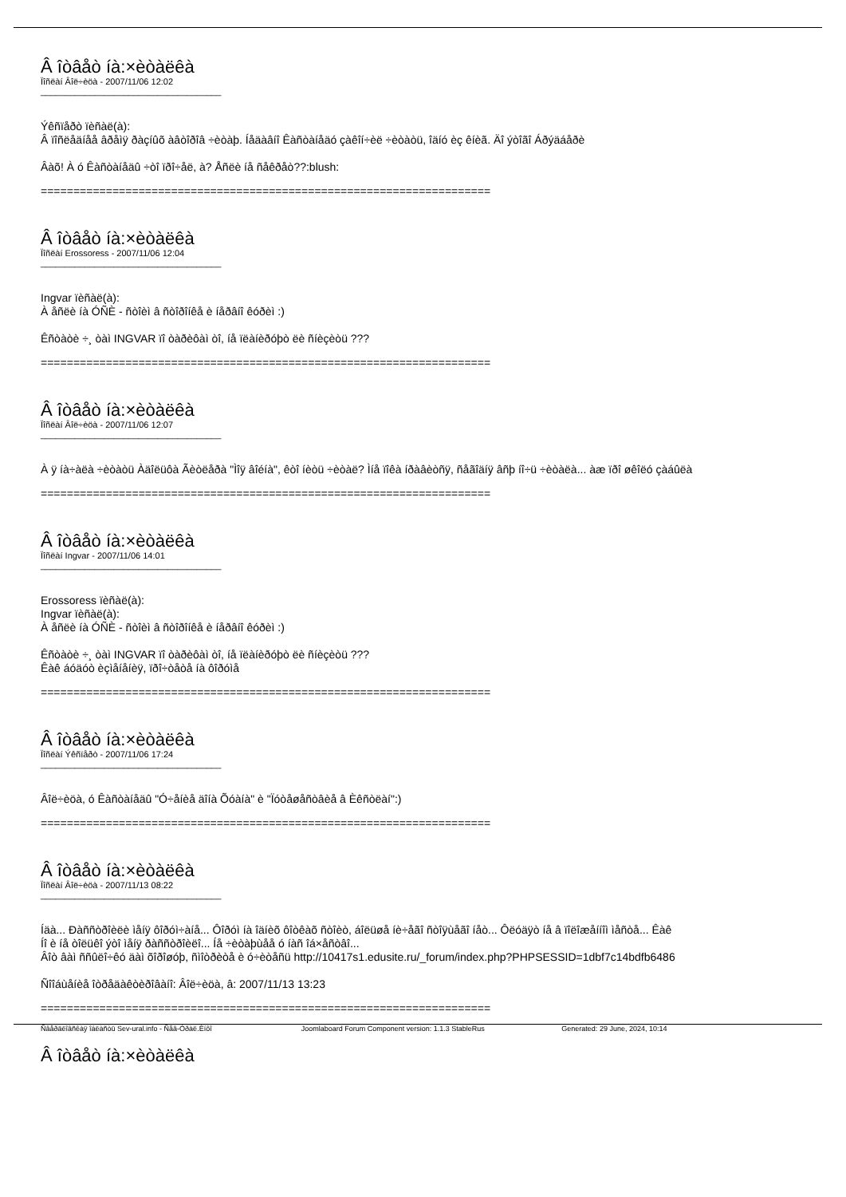Â îòâåò íà:×èòàëêà
Ïîñëàí Âîë÷èöà - 2007/11/06 12:02
_____________________________________
Ýêñïåðò ïèñàë(à):
Â ïîñëåäíåå âðåìÿ ðàçíûõ àâòîðîâ ÷èòàþ. Íåäàâíî Êàñòàíåäó çàêîí÷èë ÷èòàòü, îäíó èç êíèã. Äî ýòîãî Áðýäáåðè
Âàõ! À ó Êàñòàíåäû ÷òî ïðî÷åë, à? Åñëè íå ñåêðåò??:blush:
=====================================================================
Â îòâåò íà:×èòàëêà
Ïîñëàí Erossoress - 2007/11/06 12:04
_____________________________________
Ingvar ïèñàë(à):
À åñëè íà ÓÑÈ - ñòîèì â ñòîðîíêå è íåðâíî êóðèì :)
Êñòàòè ÷¸ òàì INGVAR ïî òàðèôàì òî, íå ïëàíèðóþò ëè ñíèçèòü ???
=====================================================================
Â îòâåò íà:×èòàëêà
Ïîñëàí Âîë÷èöà - 2007/11/06 12:07
_____________________________________
À ÿ íà÷àëà ÷èòàòü Àäîëüôà Ãèòëåðà "Ìîÿ âîéíà", êòî íèòü ÷èòàë? Ìíå ïîêà íðàâèòñÿ, ñåãîäíÿ âñþ íî÷ü ÷èòàëà... àæ ïðî øêîëó çàáûëà
=====================================================================
Â îòâåò íà:×èòàëêà
Ïîñëàí Ingvar - 2007/11/06 14:01
_____________________________________
Erossoress ïèñàë(à):
Ingvar ïèñàë(à):
À åñëè íà ÓÑÈ - ñòîèì â ñòîðîíêå è íåðâíî êóðèì :)
Êñòàòè ÷¸ òàì INGVAR ïî òàðèôàì òî, íå ïëàíèðóþò ëè ñíèçèòü ???
Êàê áóäóò èçìåíåíèÿ, ïðî÷òåòå íà ôîðóìå
=====================================================================
Â îòâåò íà:×èòàëêà
Ïîñëàí Ýêñïåðò - 2007/11/06 17:24
_____________________________________
Âîë÷èöà, ó Êàñòàíåäû "Ó÷åíèå äîíà Õóàíà" è "Ïóòåøåñòâèå â Èêñòëàí":)
=====================================================================
Â îòâåò íà:×èòàëêà
Ïîñëàí Âîë÷èöà - 2007/11/13 08:22
_____________________________________
Íäà... Ðàññòðîèëè ìåíÿ ôîðóì÷àíå... Ôîðóì íà îäíèõ ôîòêàõ ñòîèò, áîëüøå íè÷åãî ñòîÿùåãî íåò... Ôëóäÿò íå â ïîëîæåííîì ìåñòå... Êàê
Íî è íå òîëüêî ýòî ìåíÿ ðàññòðîèëî... Íå ÷èòàþùåå ó íàñ îá×åñòâî...
Âîò âàì ññûëî÷êó äàì õîðîøóþ, ñìîòðèòå è ó÷èòåñü http://10417s1.edusite.ru/_forum/index.php?PHPSESSID=1dbf7c14bdfb6486
Ñîîáùåíèå îòðåäàêòèðîâàíî: Âîë÷èöà, â: 2007/11/13 13:23
=====================================================================
Â îòâåò íà:×èòàëêà
Ñâåðäëîâñêàÿ îáëàñòü Sev-ural.info - Ñåâ-Óðàë.Èíôî Joomlaboard Forum Component version: 1.1.3 StableRus Generated: 29 June, 2024, 10:14